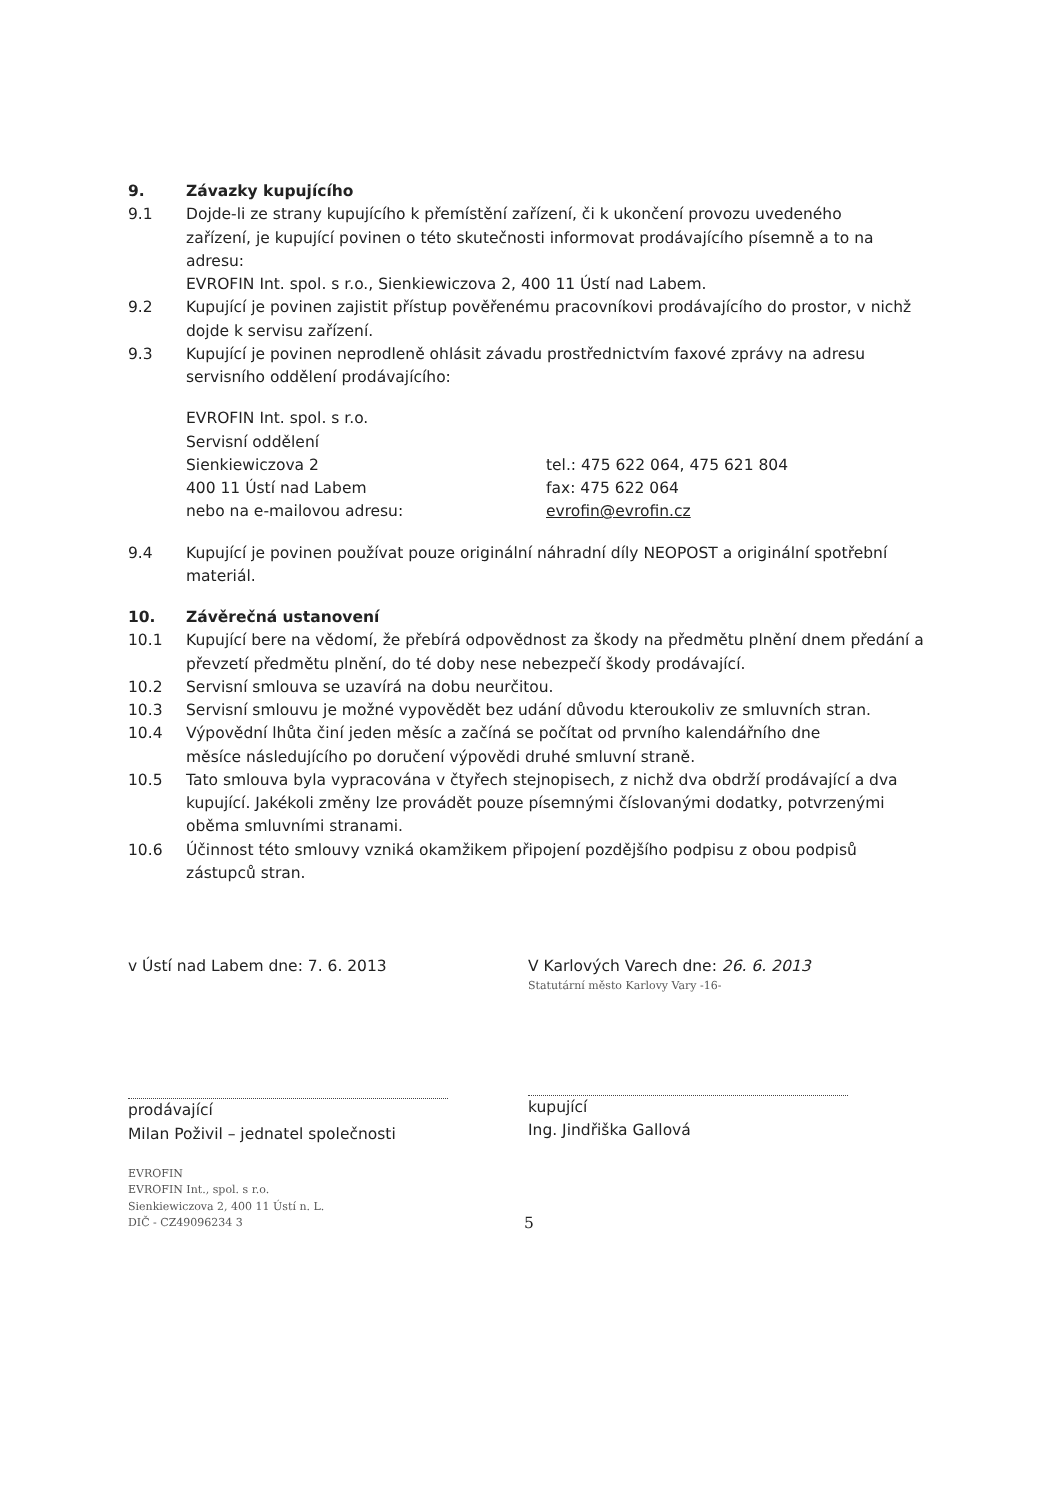9. Závazky kupujícího
9.1 Dojde-li ze strany kupujícího k přemístění zařízení, či k ukončení provozu uvedeného
zařízení, je kupující povinen o této skutečnosti informovat prodávajícího písemně a to na adresu:
EVROFIN Int. spol. s r.o., Sienkiewiczova 2, 400 11 Ústí nad Labem.
9.2 Kupující je povinen zajistit přístup pověřenému pracovníkovi prodávajícího do prostor, v nichž dojde k servisu zařízení.
9.3 Kupující je povinen neprodleně ohlásit závadu prostřednictvím faxové zprávy na adresu servisního oddělení prodávajícího:
EVROFIN Int. spol. s r.o.
Servisní oddělení
Sienkiewiczova 2
400 11 Ústí nad Labem
nebo na e-mailovou adresu:
tel.: 475 622 064, 475 621 804
fax: 475 622 064
evrofin@evrofin.cz
9.4 Kupující je povinen používat pouze originální náhradní díly NEOPOST a originální spotřební materiál.
10. Závěrečná ustanovení
10.1 Kupující bere na vědomí, že přebírá odpovědnost za škody na předmětu plnění dnem předání a převzetí předmětu plnění, do té doby nese nebezpečí škody prodávající.
10.2 Servisní smlouva se uzavírá na dobu neurčitou.
10.3 Servisní smlouvu je možné vypovědět bez udání důvodu kteroukoliv ze smluvních stran.
10.4 Výpovědní lhůta činí jeden měsíc a začíná se počítat od prvního kalendářního dne
měsíce následujícího po doručení výpovědi druhé smluvní straně.
10.5 Tato smlouva byla vypracována v čtyřech stejnopisech, z nichž dva obdrží prodávající a dva kupující. Jakékoli změny lze provádět pouze písemnými číslovanými dodatky, potvrzenými oběma smluvními stranami.
10.6 Účinnost této smlouvy vzniká okamžikem připojení pozdějšího podpisu z obou podpisů zástupců stran.
v Ústí nad Labem dne: 7. 6. 2013
prodávající
Milan Poživil – jednatel společnosti
EVROFIN
EVROFIN Int., spol. s r.o.
Sienkiewiczova 2, 400 11 Ústí n. L.
DIČ - CZ49096234 3
V Karlových Varech dne: 26. 6. 2013
Statutární město Karlovy Vary -16-
kupující
Ing. Jindřiška Gallová
5